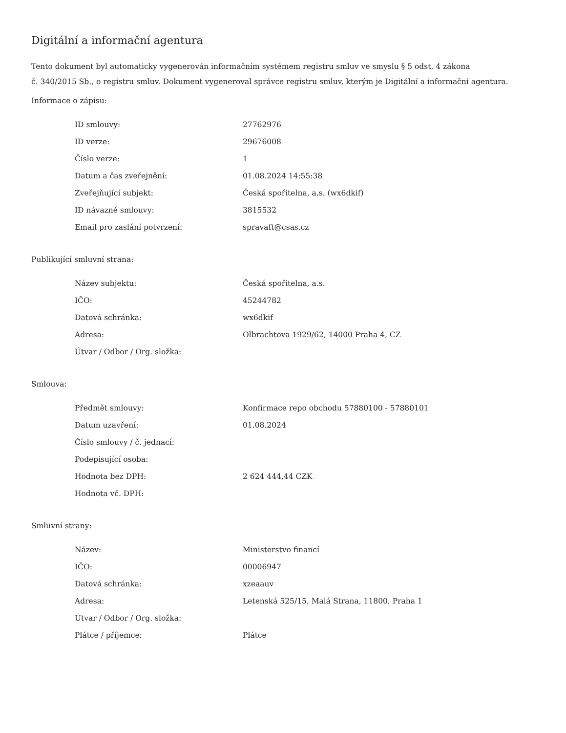Digitální a informační agentura
Tento dokument byl automaticky vygenerován informačním systémem registru smluv ve smyslu § 5 odst. 4 zákona
č. 340/2015 Sb., o registru smluv. Dokument vygeneroval správce registru smluv, kterým je Digitální a informační agentura.
Informace o zápisu:
| ID smlouvy: | 27762976 |
| ID verze: | 29676008 |
| Číslo verze: | 1 |
| Datum a čas zveřejnění: | 01.08.2024 14:55:38 |
| Zveřejňující subjekt: | Česká spořitelna, a.s. (wx6dkif) |
| ID návazné smlouvy: | 3815532 |
| Email pro zaslání potvrzení: | spravaft@csas.cz |
Publikující smluvní strana:
| Název subjektu: | Česká spořitelna, a.s. |
| IČO: | 45244782 |
| Datová schránka: | wx6dkif |
| Adresa: | Olbrachtova 1929/62, 14000 Praha 4, CZ |
| Útvar / Odbor / Org. složka: | |
Smlouva:
| Předmět smlouvy: | Konfirmace repo obchodu 57880100 - 57880101 |
| Datum uzavření: | 01.08.2024 |
| Číslo smlouvy / č. jednací: | |
| Podepisující osoba: | |
| Hodnota bez DPH: | 2 624 444,44 CZK |
| Hodnota vč. DPH: | |
Smluvní strany:
| Název: | Ministerstvo financí |
| IČO: | 00006947 |
| Datová schránka: | xzeaauv |
| Adresa: | Letenská 525/15, Malá Strana, 11800, Praha 1 |
| Útvar / Odbor / Org. složka: | |
| Plátce / příjemce: | Plátce |